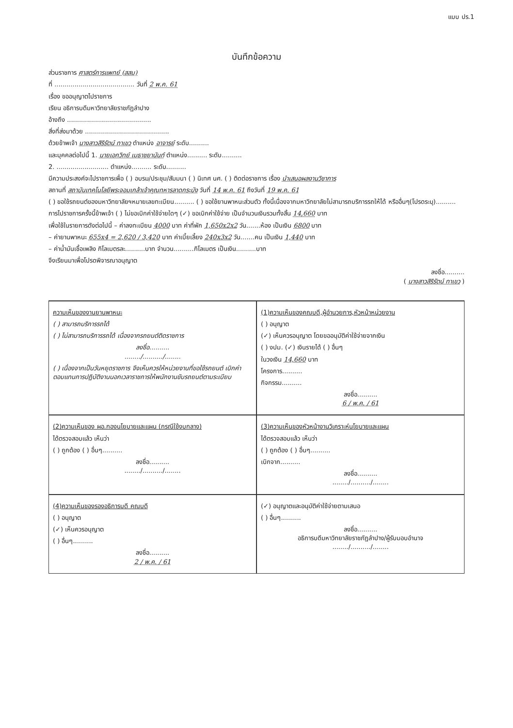แบบ ปร.1
บันทึกข้อความ
ส่วนราชการ ศาสตร์การแพทย์ (สสม)
ที่ ........................................ วันที่ 2 พ.ค. 61
เรื่อง ขออนุญาตไปราชการ
เรียน อธิการบดีมหาวิทยาลัยราชภัฏลำปาง
อ้างถึง ..........................................
สิ่งที่ส่งมาด้วย ..........................................
ด้วยข้าพเจ้า นางสาวสิริรัตน์ ทาเขว ตำแหน่ง อาจารย์ ระดับ..........
และบุคคลต่อไปนี้ 1. นายเอกวิทย์ เมธาชยานันท์ ตำแหน่ง.......... ระดับ..........
2. .......................... ตำแหน่ง.......... ระดับ..........
มีความประสงค์จะไปราชการเพื่อ ( ) อบรม/ประชุม/สัมมนา ( ) นิเทศ นศ. ( ) ติดต่อราชการ เรื่อง นำเสนอผลงานวิชาการ
สถานที่ สถาบันเทคโนโลยีพระจอมเกล้าเจ้าคุณทหารลาดกระบัง วันที่ 14 พ.ค. 61 ถึงวันที่ 19 พ.ค. 61
( ) ขอใช้รถยนต์ของมหาวิทยาลัยฯหมายเลขทะเบียน.......... ( ) ขอใช้ยานพาหนะส่วนตัว ทั้งนี้เนื่องจากมหาวิทยาลัยไม่สามารถบริการรถให้ได้ หรืออื่นๆ(โปรดระบุ)..........
การไปราชการครั้งนี้ข้าพเจ้า ( ) ไม่ขอเบิกค่าใช้จ่ายใดๆ (✓) ขอเบิกค่าใช้จ่าย เป็นจำนวนเงินรวมทั้งสิ้น 14,660 บาท
เพื่อใช้ในรายการดังต่อไปนี้ – ค่าลงทะเบียน 4000 บาท ค่าที่พัก 1,650x2x2 วัน.......ห้อง เป็นเงิน 6800 บาท
– ค่ายานพาหนะ 655x4 = 2,620 / 3,420 บาท ค่าเบี้ยเลี้ยง 240x3x2 วัน.......คน เป็นเงิน 1,440 บาท
– ค่าน้ำมันเชื้อเพลิง กิโลเมตรละ..........บาท จำนวน..........กิโลเมตร เป็นเงิน..........บาท
จึงเรียนมาเพื่อโปรดพิจารณาอนุญาต
ลงชื่อ..........
( นางสาวสิริรัตน์ ทาเขว )
ความเห็นของงานยานพาหนะ
( ) สามารถบริการรถได้
( ) ไม่สามารถบริการรถได้ เนื่องจากรถยนต์ติดราชการ
ลงชื่อ..........
......../........../........
( ) เนื่องจากเป็นวันหยุดราชการ จึงเห็นควรให้หน่วยงานที่ขอใช้รถยนต์ เบิกค่าตอบแทนการปฏิบัติงานนอกเวลาราชการให้พนักงานขับรถยนต์ตามระเบียบ
(1)ความเห็นของคณบดี,ผู้อำนวยการ,หัวหน้าหน่วยงาน
( ) อนุญาต
(✓) เห็นควรอนุญาต โดยขออนุมัติค่าใช้จ่ายจากเงิน
( ) งปม. (✓) เงินรายได้ ( ) อื่นๆ
ในวงเงิน 14,660 บาท
โครงการ..........
กิจกรรม..........
ลงชื่อ..........
6 / พ.ค. / 61
(2)ความเห็นของ ผอ.กองนโยบายและแผน (กรณีใช้งบกลาง)
ได้ตรวจสอบแล้ว เห็นว่า
( ) ถูกต้อง ( ) อื่นๆ..........
ลงชื่อ..........
......../........../........
(3)ความเห็นของหัวหน้างานวิเคราะห์นโยบายและแผน
ได้ตรวจสอบแล้ว เห็นว่า
( ) ถูกต้อง ( ) อื่นๆ..........
เบิกจาก..........
ลงชื่อ..........
......../........../........
(4)ความเห็นของรองอธิการบดี คณบดี
( ) อนุญาต
(✓) เห็นควรอนุญาต
( ) อื่นๆ..........
ลงชื่อ..........
2 / พ.ค. / 61
(✓) อนุญาตและอนุมัติค่าใช้จ่ายตามเสนอ
( ) อื่นๆ..........
ลงชื่อ..........
อธิการบดีมหาวิทยาลัยราชภัฏลำปาง/ผู้รับมอบอำนาจ
......../........../........